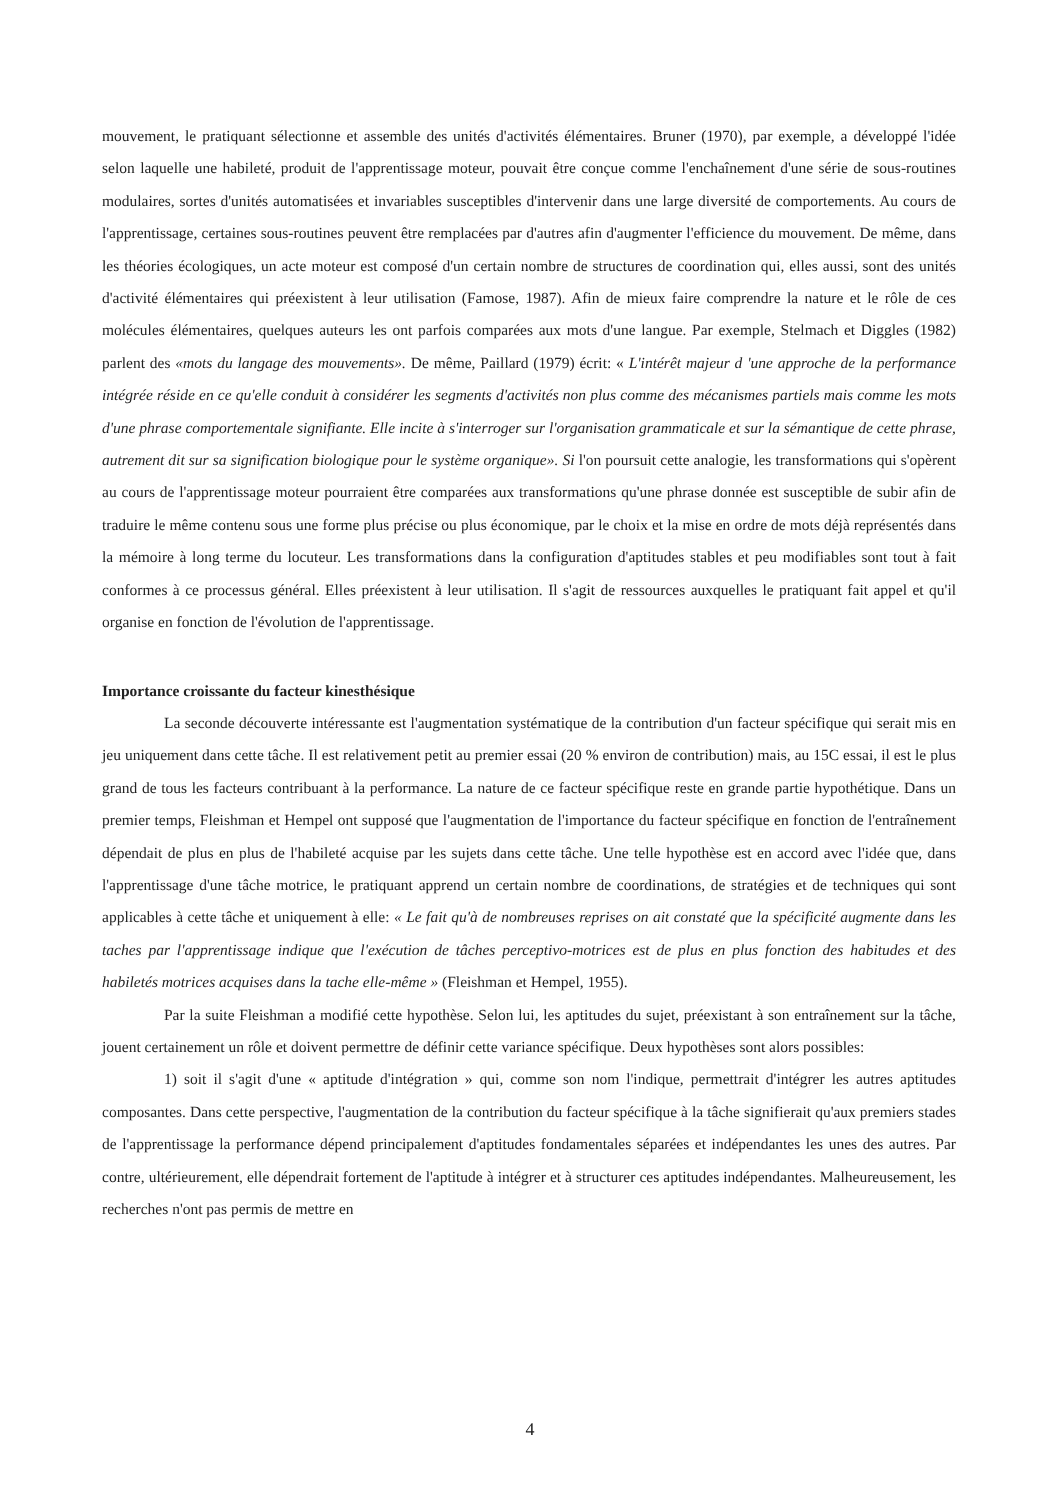mouvement, le pratiquant sélectionne et assemble des unités d'activités élémentaires. Bruner (1970), par exemple, a développé l'idée selon laquelle une habileté, produit de l'apprentissage moteur, pouvait être conçue comme l'enchaînement d'une série de sous-routines modulaires, sortes d'unités automatisées et invariables susceptibles d'intervenir dans une large diversité de comportements. Au cours de l'apprentissage, certaines sous-routines peuvent être remplacées par d'autres afin d'augmenter l'efficience du mouvement. De même, dans les théories écologiques, un acte moteur est composé d'un certain nombre de structures de coordination qui, elles aussi, sont des unités d'activité élémentaires qui préexistent à leur utilisation (Famose, 1987). Afin de mieux faire comprendre la nature et le rôle de ces molécules élémentaires, quelques auteurs les ont parfois comparées aux mots d'une langue. Par exemple, Stelmach et Diggles (1982) parlent des «mots du langage des mouvements». De même, Paillard (1979) écrit: « L'intérêt majeur d 'une approche de la performance intégrée réside en ce qu'elle conduit à considérer les segments d'activités non plus comme des mécanismes partiels mais comme les mots d'une phrase comportementale signifiante. Elle incite à s'interroger sur l'organisation grammaticale et sur la sémantique de cette phrase, autrement dit sur sa signification biologique pour le système organique». Si l'on poursuit cette analogie, les transformations qui s'opèrent au cours de l'apprentissage moteur pourraient être comparées aux transformations qu'une phrase donnée est susceptible de subir afin de traduire le même contenu sous une forme plus précise ou plus économique, par le choix et la mise en ordre de mots déjà représentés dans la mémoire à long terme du locuteur. Les transformations dans la configuration d'aptitudes stables et peu modifiables sont tout à fait conformes à ce processus général. Elles préexistent à leur utilisation. Il s'agit de ressources auxquelles le pratiquant fait appel et qu'il organise en fonction de l'évolution de l'apprentissage.
Importance croissante du facteur kinesthésique
La seconde découverte intéressante est l'augmentation systématique de la contribution d'un facteur spécifique qui serait mis en jeu uniquement dans cette tâche. Il est relativement petit au premier essai (20 % environ de contribution) mais, au 15C essai, il est le plus grand de tous les facteurs contribuant à la performance. La nature de ce facteur spécifique reste en grande partie hypothétique. Dans un premier temps, Fleishman et Hempel ont supposé que l'augmentation de l'importance du facteur spécifique en fonction de l'entraînement dépendait de plus en plus de l'habileté acquise par les sujets dans cette tâche. Une telle hypothèse est en accord avec l'idée que, dans l'apprentissage d'une tâche motrice, le pratiquant apprend un certain nombre de coordinations, de stratégies et de techniques qui sont applicables à cette tâche et uniquement à elle: « Le fait qu'à de nombreuses reprises on ait constaté que la spécificité augmente dans les taches par l'apprentissage indique que l'exécution de tâches perceptivo-motrices est de plus en plus fonction des habitudes et des habiletés motrices acquises dans la tache elle-même » (Fleishman et Hempel, 1955).
Par la suite Fleishman a modifié cette hypothèse. Selon lui, les aptitudes du sujet, préexistant à son entraînement sur la tâche, jouent certainement un rôle et doivent permettre de définir cette variance spécifique. Deux hypothèses sont alors possibles:
1) soit il s'agit d'une « aptitude d'intégration » qui, comme son nom l'indique, permettrait d'intégrer les autres aptitudes composantes. Dans cette perspective, l'augmentation de la contribution du facteur spécifique à la tâche signifierait qu'aux premiers stades de l'apprentissage la performance dépend principalement d'aptitudes fondamentales séparées et indépendantes les unes des autres. Par contre, ultérieurement, elle dépendrait fortement de l'aptitude à intégrer et à structurer ces aptitudes indépendantes. Malheureusement, les recherches n'ont pas permis de mettre en
4